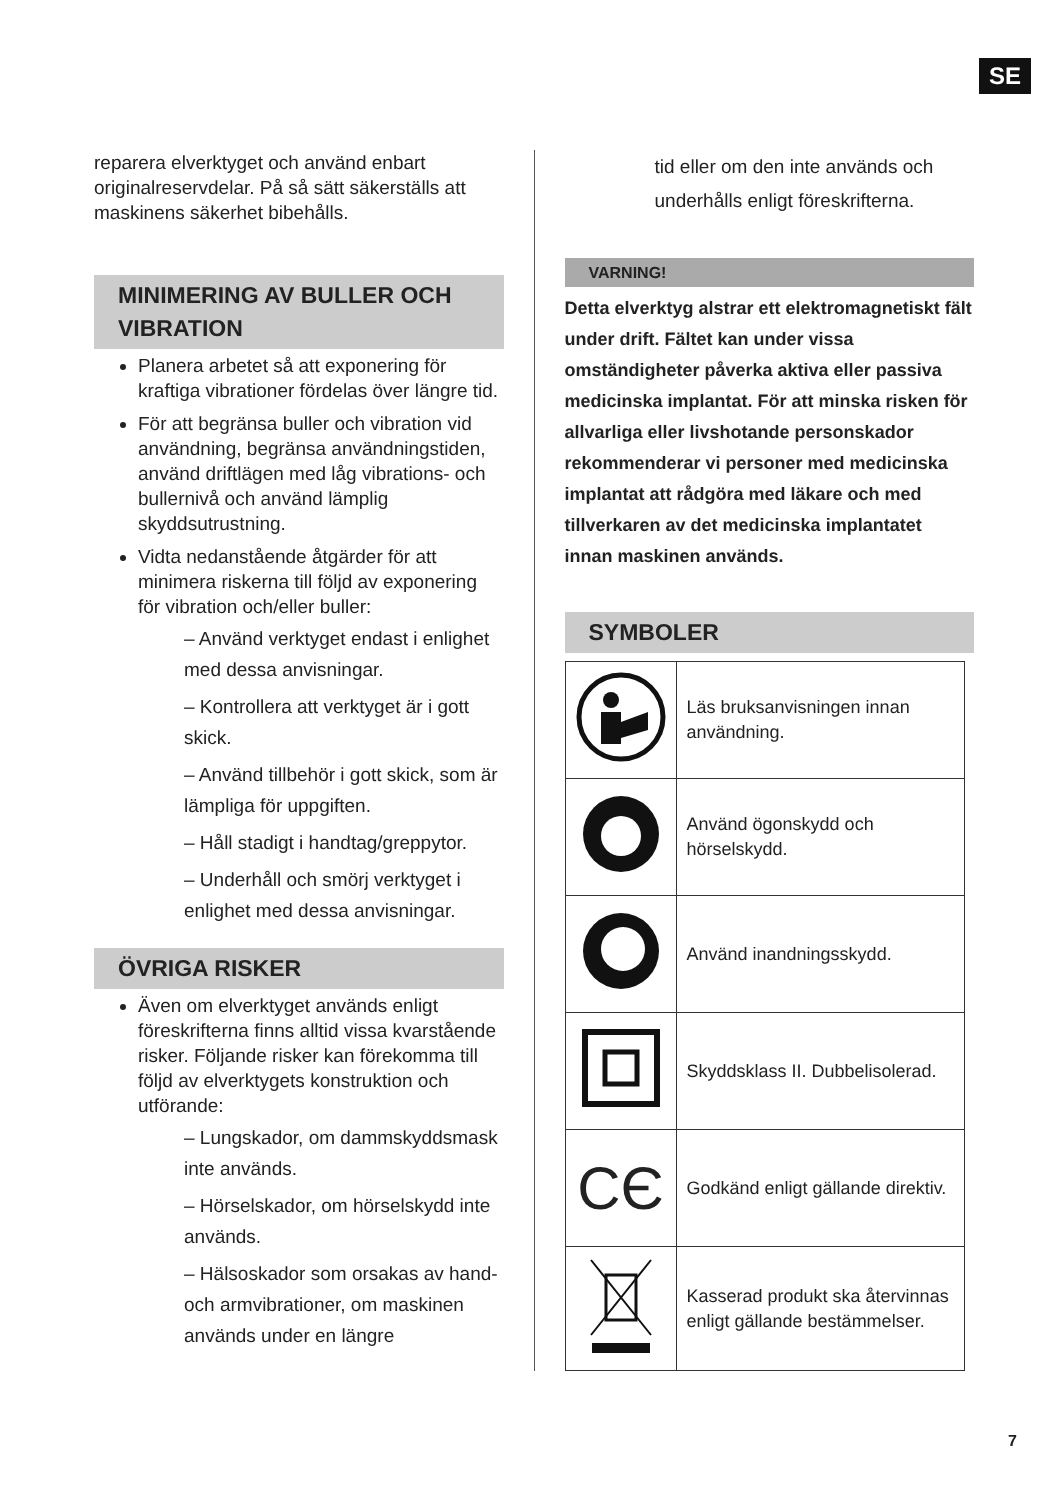SE
reparera elverktyget och använd enbart originalreservdelar. På så sätt säkerställs att maskinens säkerhet bibehålls.
MINIMERING AV BULLER OCH VIBRATION
Planera arbetet så att exponering för kraftiga vibrationer fördelas över längre tid.
För att begränsa buller och vibration vid användning, begränsa användningstiden, använd driftlägen med låg vibrations- och bullernivå och använd lämplig skyddsutrustning.
Vidta nedanstående åtgärder för att minimera riskerna till följd av exponering för vibration och/eller buller:
– Använd verktyget endast i enlighet med dessa anvisningar.
– Kontrollera att verktyget är i gott skick.
– Använd tillbehör i gott skick, som är lämpliga för uppgiften.
– Håll stadigt i handtag/greppytor.
– Underhåll och smörj verktyget i enlighet med dessa anvisningar.
ÖVRIGA RISKER
Även om elverktyget används enligt föreskrifterna finns alltid vissa kvarstående risker. Följande risker kan förekomma till följd av elverktygets konstruktion och utförande:
– Lungskador, om dammskyddsmask inte används.
– Hörselskador, om hörselskydd inte används.
– Hälsoskador som orsakas av hand- och armvibrationer, om maskinen används under en längre
tid eller om den inte används och underhålls enligt föreskrifterna.
VARNING!
Detta elverktyg alstrar ett elektromagnetiskt fält under drift. Fältet kan under vissa omständigheter påverka aktiva eller passiva medicinska implantat. För att minska risken för allvarliga eller livshotande personskador rekommenderar vi personer med medicinska implantat att rådgöra med läkare och med tillverkaren av det medicinska implantatet innan maskinen används.
SYMBOLER
| | Läs bruksanvisningen innan användning. |
| | Använd ögonskydd och hörselskydd. |
| | Använd inandningsskydd. |
| | Skyddsklass II. Dubbelisolerad. |
| CЄ | Godkänd enligt gällande direktiv. |
| | Kasserad produkt ska återvinnas enligt gällande bestämmelser. |
7